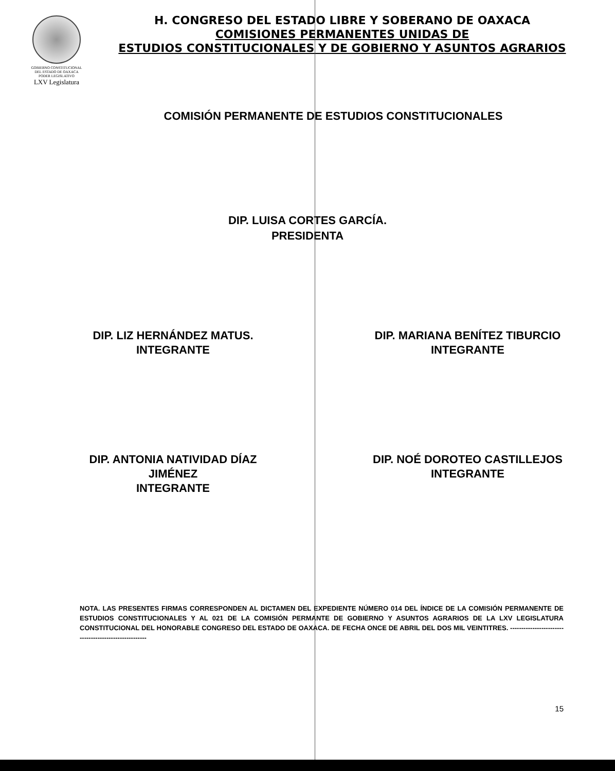GOBIERNO CONSTITUCIONAL
DEL ESTADO DE OAXACA
PODER LEGISLATIVO
LXV Legislatura
H. CONGRESO DEL ESTADO LIBRE Y SOBERANO DE OAXACA
COMISIONES PERMANENTES UNIDAS DE
ESTUDIOS CONSTITUCIONALES Y DE GOBIERNO Y ASUNTOS AGRARIOS
COMISIÓN PERMANENTE DE ESTUDIOS CONSTITUCIONALES
DIP. LUISA CORTES GARCÍA.
PRESIDENTA
DIP. LIZ HERNÁNDEZ MATUS.
INTEGRANTE
DIP. MARIANA BENÍTEZ TIBURCIO
INTEGRANTE
DIP. ANTONIA NATIVIDAD DÍAZ
JIMÉNEZ
INTEGRANTE
DIP. NOÉ DOROTEO CASTILLEJOS
INTEGRANTE
NOTA. LAS PRESENTES FIRMAS CORRESPONDEN AL DICTAMEN DEL EXPEDIENTE NÚMERO 014 DEL ÍNDICE DE LA COMISIÓN PERMANENTE DE ESTUDIOS CONSTITUCIONALES Y AL 021 DE LA COMISIÓN PERMANTE DE GOBIERNO Y ASUNTOS AGRARIOS DE LA LXV LEGISLATURA CONSTITUCIONAL DEL HONORABLE CONGRESO DEL ESTADO DE OAXACA. DE FECHA ONCE DE ABRIL DEL DOS MIL VEINTITRES. ------------------------------------------------------
15